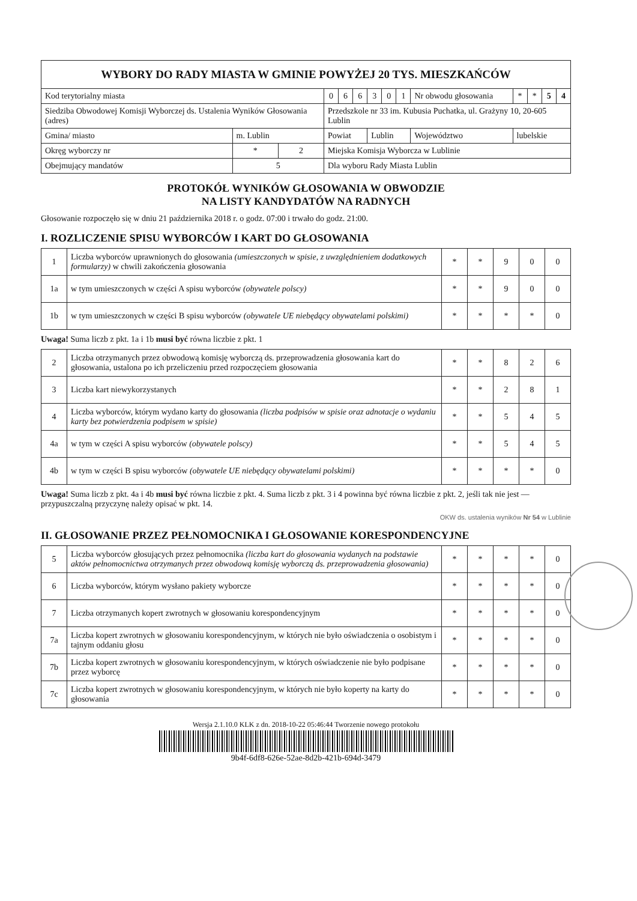| WYBORY DO RADY MIASTA W GMINIE POWYŻEJ 20 TYS. MIESZKAŃCÓW | | | | | | | | | | | | | | |
| Kod terytorialny miasta | | | | 0 | 6 | 6 | 3 | 0 | 1 | Nr obwodu głosowania | * | * | 5 | 4 |
| Siedziba Obwodowej Komisji Wyborczej ds. Ustalenia Wyników Głosowania (adres) | | | | Przedszkole nr 33 im. Kubusia Puchatka, ul. Grażyny 10, 20-605 Lublin | | | | | | | | | | |
| Gmina/ miasto | m. Lublin | | | Powiat | | | Lublin | | | Województwo | lubelskie | | | |
| Okręg wyborczy nr | | * | 2 | Miejska Komisja Wyborcza w Lublinie | | | | | | | | | | |
| Obejmujący mandatów | | 5 | | Dla wyboru Rady Miasta Lublin | | | | | | | | | | |
PROTOKÓŁ WYNIKÓW GŁOSOWANIA W OBWODZIE
NA LISTY KANDYDATÓW NA RADNYCH
Głosowanie rozpoczęło się w dniu 21 października 2018 r. o godz. 07:00 i trwało do godz. 21:00.
I. ROZLICZENIE SPISU WYBORCÓW I KART DO GŁOSOWANIA
| 1 | Liczba wyborców uprawnionych do głosowania (umieszczonych w spisie, z uwzględnieniem dodatkowych formularzy) w chwili zakończenia głosowania | * | * | 9 | 0 | 0 |
| 1a | w tym umieszczonych w części A spisu wyborców (obywatele polscy) | * | * | 9 | 0 | 0 |
| 1b | w tym umieszczonych w części B spisu wyborców (obywatele UE niebędący obywatelami polskimi) | * | * | * | * | 0 |
Uwaga! Suma liczb z pkt. 1a i 1b musi być równa liczbie z pkt. 1
| 2 | Liczba otrzymanych przez obwodową komisję wyborczą ds. przeprowadzenia głosowania kart do głosowania, ustalona po ich przeliczeniu przed rozpoczęciem głosowania | * | * | 8 | 2 | 6 |
| 3 | Liczba kart niewykorzystanych | * | * | 2 | 8 | 1 |
| 4 | Liczba wyborców, którym wydano karty do głosowania (liczba podpisów w spisie oraz adnotacje o wydaniu karty bez potwierdzenia podpisem w spisie) | * | * | 5 | 4 | 5 |
| 4a | w tym w części A spisu wyborców (obywatele polscy) | * | * | 5 | 4 | 5 |
| 4b | w tym w części B spisu wyborców (obywatele UE niebędący obywatelami polskimi) | * | * | * | * | 0 |
Uwaga! Suma liczb z pkt. 4a i 4b musi być równa liczbie z pkt. 4. Suma liczb z pkt. 3 i 4 powinna być równa liczbie z pkt. 2, jeśli tak nie jest — przypuszczalną przyczynę należy opisać w pkt. 14.
OKW ds. ustalenia wyników Nr 54 w Lublinie
II. GŁOSOWANIE PRZEZ PEŁNOMOCNIKA I GŁOSOWANIE KORESPONDENCYJNE
| 5 | Liczba wyborców głosujących przez pełnomocnika (liczba kart do głosowania wydanych na podstawie aktów pełnomocnictwa otrzymanych przez obwodową komisję wyborczą ds. przeprowadzenia głosowania) | * | * | * | * | 0 |
| 6 | Liczba wyborców, którym wysłano pakiety wyborcze | * | * | * | * | 0 |
| 7 | Liczba otrzymanych kopert zwrotnych w głosowaniu korespondencyjnym | * | * | * | * | 0 |
| 7a | Liczba kopert zwrotnych w głosowaniu korespondencyjnym, w których nie było oświadczenia o osobistym i tajnym oddaniu głosu | * | * | * | * | 0 |
| 7b | Liczba kopert zwrotnych w głosowaniu korespondencyjnym, w których oświadczenie nie było podpisane przez wyborcę | * | * | * | * | 0 |
| 7c | Liczba kopert zwrotnych w głosowaniu korespondencyjnym, w których nie było koperty na karty do głosowania | * | * | * | * | 0 |
Wersja 2.1.10.0 KLK z dn. 2018-10-22 05:46:44 Tworzenie nowego protokołu
9b4f-6df8-626e-52ae-8d2b-421b-694d-3479